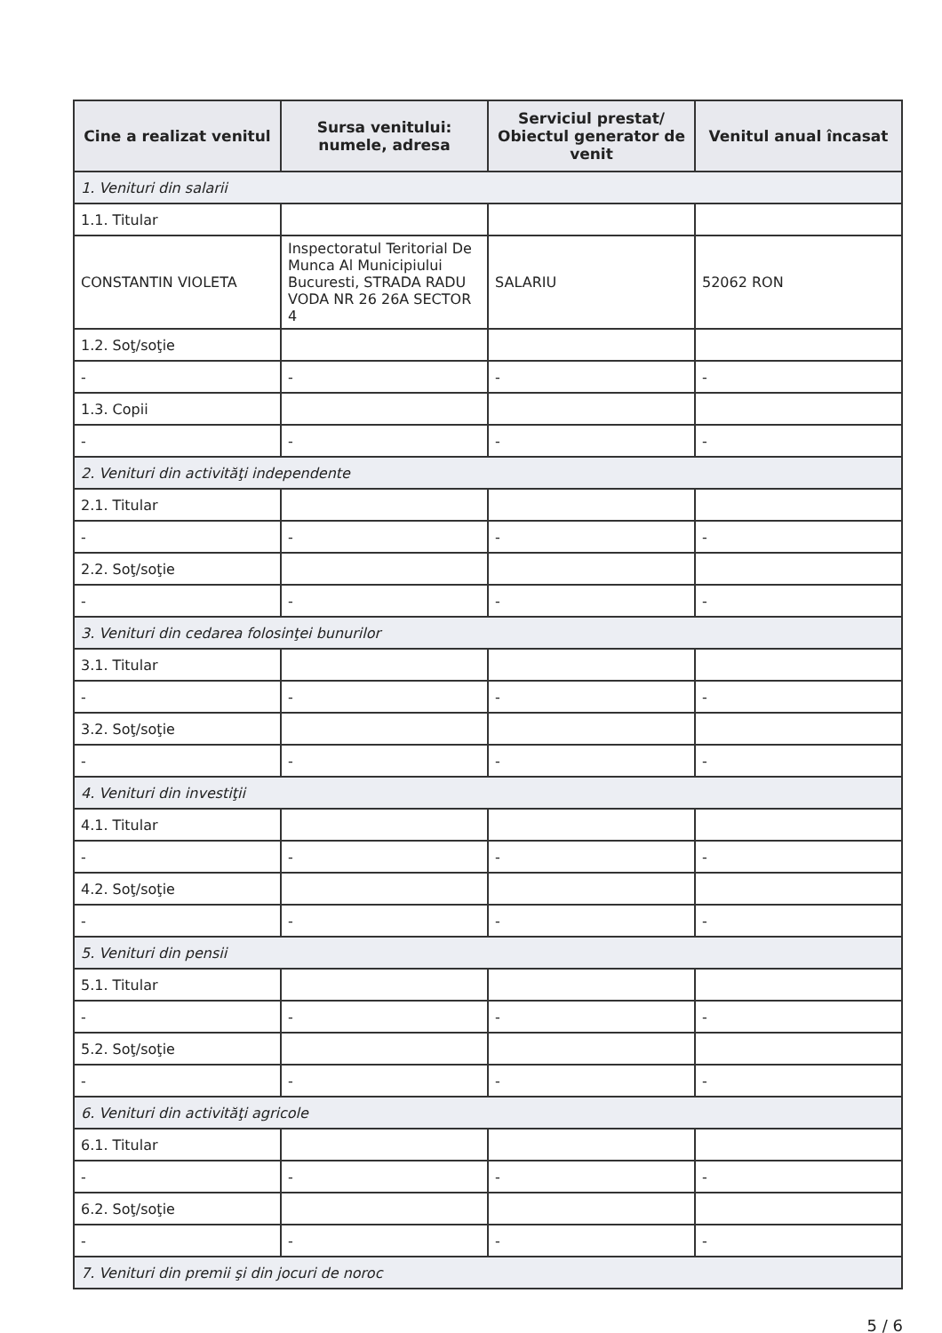| Cine a realizat venitul | Sursa venitului: numele, adresa | Serviciul prestat/ Obiectul generator de venit | Venitul anual încasat |
| --- | --- | --- | --- |
| 1. Venituri din salarii | | | |
| 1.1. Titular | | | |
| CONSTANTIN VIOLETA | Inspectoratul Teritorial De Munca Al Municipiului Bucuresti, STRADA RADU VODA NR 26 26A SECTOR 4 | SALARIU | 52062 RON |
| 1.2. Soţ/soţie | | | |
| - | - | - | - |
| 1.3. Copii | | | |
| - | - | - | - |
| 2. Venituri din activităţi independente | | | |
| 2.1. Titular | | | |
| - | - | - | - |
| 2.2. Soţ/soţie | | | |
| - | - | - | - |
| 3. Venituri din cedarea folosinţei bunurilor | | | |
| 3.1. Titular | | | |
| - | - | - | - |
| 3.2. Soţ/soţie | | | |
| - | - | - | - |
| 4. Venituri din investiţii | | | |
| 4.1. Titular | | | |
| - | - | - | - |
| 4.2. Soţ/soţie | | | |
| - | - | - | - |
| 5. Venituri din pensii | | | |
| 5.1. Titular | | | |
| - | - | - | - |
| 5.2. Soţ/soţie | | | |
| - | - | - | - |
| 6. Venituri din activităţi agricole | | | |
| 6.1. Titular | | | |
| - | - | - | - |
| 6.2. Soţ/soţie | | | |
| - | - | - | - |
| 7. Venituri din premii şi din jocuri de noroc | | | |
5 / 6